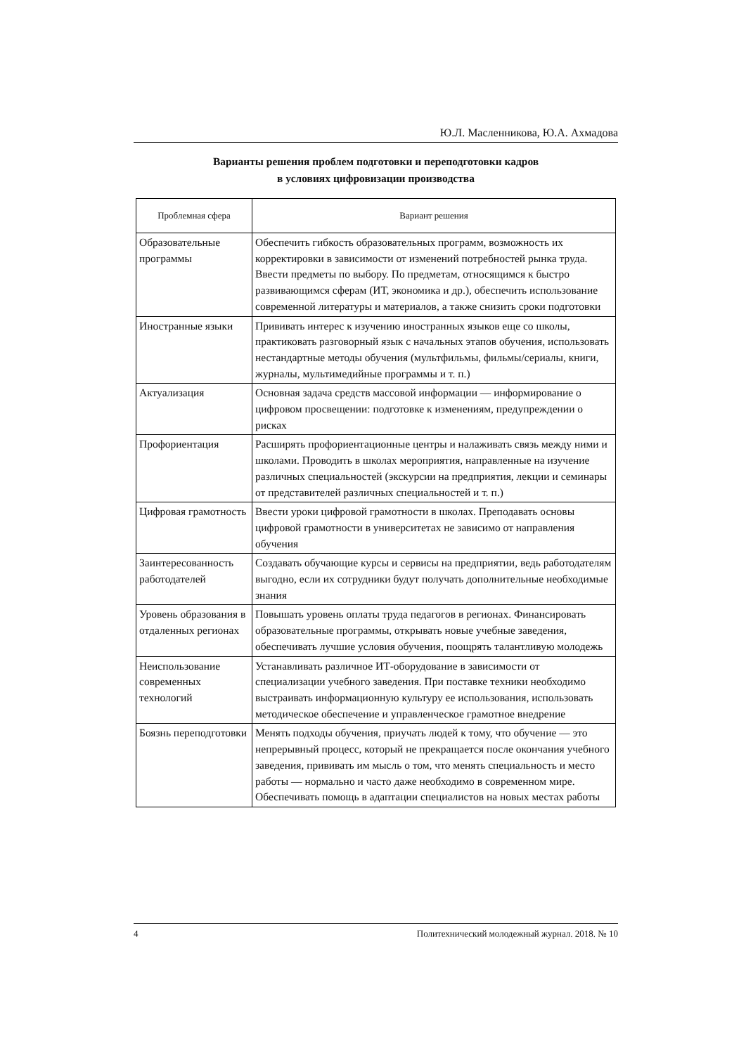Ю.Л. Масленникова, Ю.А. Ахмадова
Варианты решения проблем подготовки и переподготовки кадров
в условиях цифровизации производства
| Проблемная сфера | Вариант решения |
| --- | --- |
| Образовательные программы | Обеспечить гибкость образовательных программ, возможность их корректировки в зависимости от изменений потребностей рынка труда. Ввести предметы по выбору. По предметам, относящимся к быстро развивающимся сферам (ИТ, экономика и др.), обеспечить использование современной литературы и материалов, а также снизить сроки подготовки |
| Иностранные языки | Прививать интерес к изучению иностранных языков еще со школы, практиковать разговорный язык с начальных этапов обучения, использовать нестандартные методы обучения (мультфильмы, фильмы/сериалы, книги, журналы, мультимедийные программы и т. п.) |
| Актуализация | Основная задача средств массовой информации — информирование о цифровом просвещении: подготовке к изменениям, предупреждении о рисках |
| Профориентация | Расширять профориентационные центры и налаживать связь между ними и школами. Проводить в школах мероприятия, направленные на изучение различных специальностей (экскурсии на предприятия, лекции и семинары от представителей различных специальностей и т. п.) |
| Цифровая грамотность | Ввести уроки цифровой грамотности в школах. Преподавать основы цифровой грамотности в университетах не зависимо от направления обучения |
| Заинтересованность работодателей | Создавать обучающие курсы и сервисы на предприятии, ведь работодателям выгодно, если их сотрудники будут получать дополнительные необходимые знания |
| Уровень образования в отдаленных регионах | Повышать уровень оплаты труда педагогов в регионах. Финансировать образовательные программы, открывать новые учебные заведения, обеспечивать лучшие условия обучения, поощрять талантливую молодежь |
| Неиспользование современных технологий | Устанавливать различное ИТ-оборудование в зависимости от специализации учебного заведения. При поставке техники необходимо выстраивать информационную культуру ее использования, использовать методическое обеспечение и управленческое грамотное внедрение |
| Боязнь переподготовки | Менять подходы обучения, приучать людей к тому, что обучение — это непрерывный процесс, который не прекращается после окончания учебного заведения, прививать им мысль о том, что менять специальность и место работы — нормально и часто даже необходимо в современном мире. Обеспечивать помощь в адаптации специалистов на новых местах работы |
4 Политехнический молодежный журнал. 2018. № 10